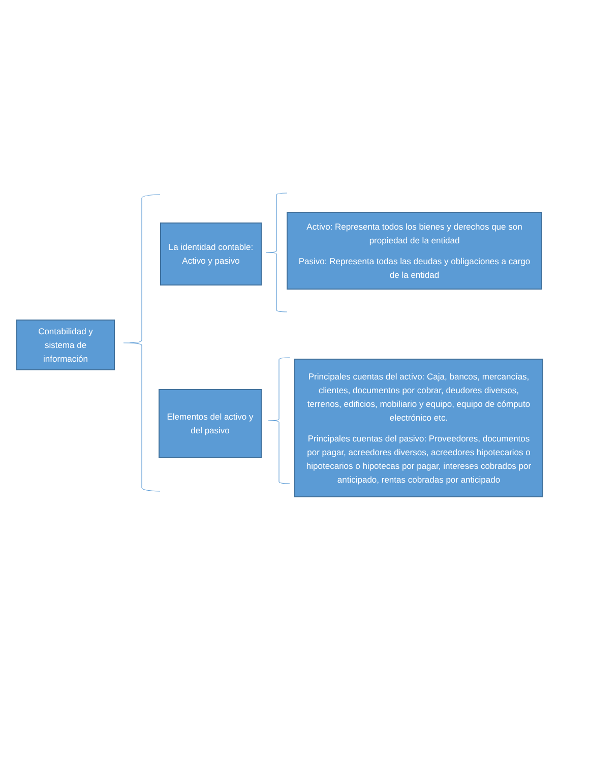Contabilidad y sistema de información
La identidad contable: Activo y pasivo
Activo: Representa todos los bienes y derechos que son propiedad de la entidad
Pasivo: Representa todas las deudas y obligaciones a cargo de la entidad
Elementos del activo y del pasivo
Principales cuentas del activo: Caja, bancos, mercancías, clientes, documentos por cobrar, deudores diversos, terrenos, edificios, mobiliario y equipo, equipo de cómputo electrónico etc.
Principales cuentas del pasivo: Proveedores, documentos por pagar, acreedores diversos, acreedores hipotecarios o hipotecarios o hipotecas por pagar, intereses cobrados por anticipado, rentas cobradas por anticipado